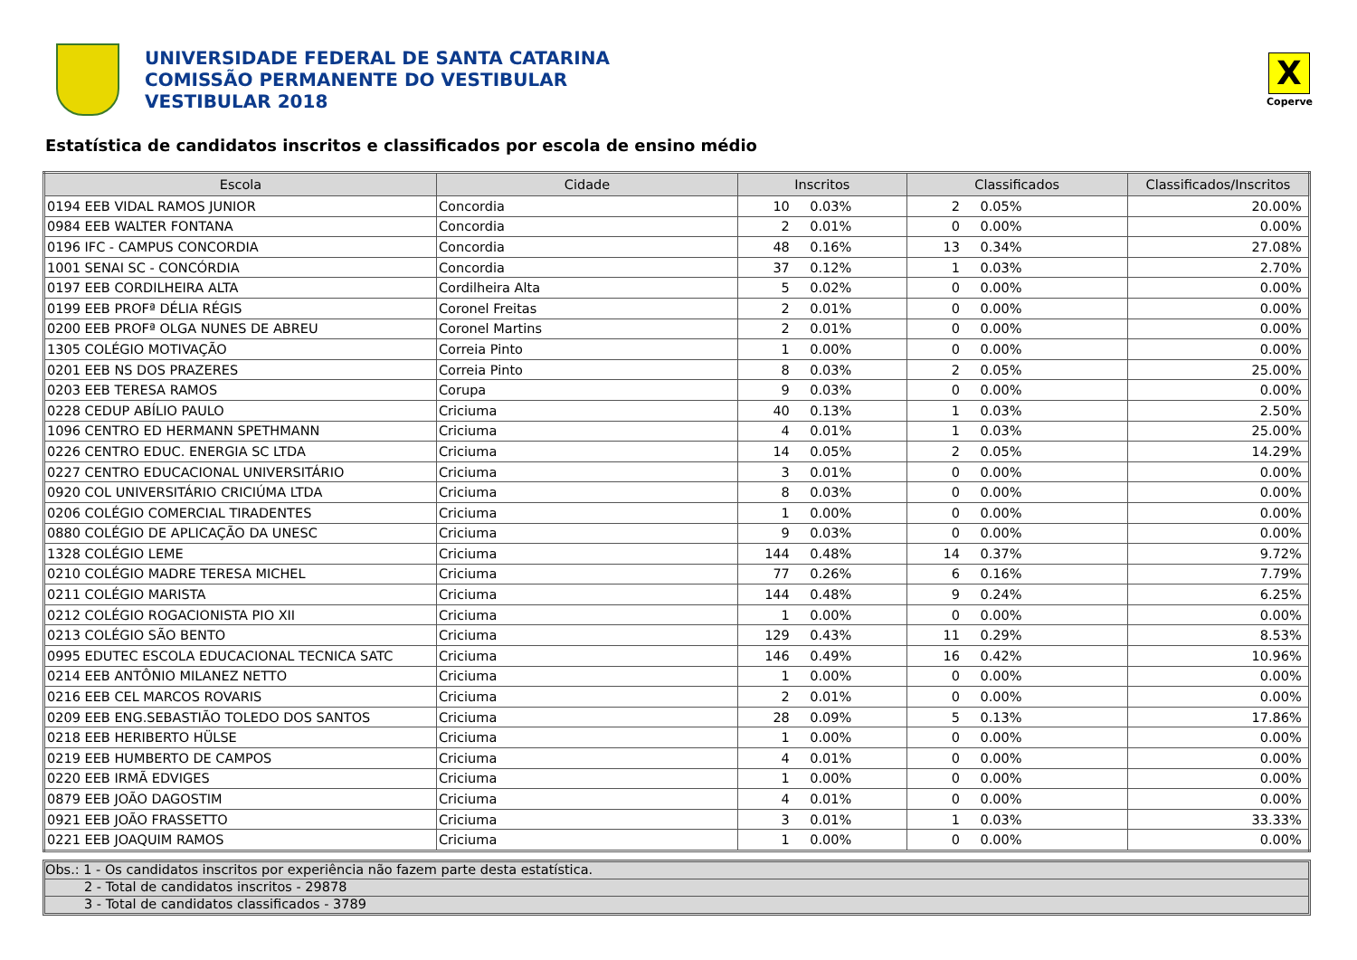UNIVERSIDADE FEDERAL DE SANTA CATARINA
COMISSÃO PERMANENTE DO VESTIBULAR
VESTIBULAR 2018
X
Coperve
Estatística de candidatos inscritos e classificados por escola de ensino médio
| Escola | Cidade | Inscritos | | Classificados | | Classificados/Inscritos | |
| --- | --- | --- | --- | --- | --- | --- | --- |
| 0194 EEB VIDAL RAMOS JUNIOR | Concordia | 10 | 0.03% | 2 | 0.05% | 20.00% | |
| 0984 EEB WALTER FONTANA | Concordia | 2 | 0.01% | 0 | 0.00% | 0.00% | |
| 0196 IFC - CAMPUS CONCORDIA | Concordia | 48 | 0.16% | 13 | 0.34% | 27.08% | |
| 1001 SENAI SC - CONCÓRDIA | Concordia | 37 | 0.12% | 1 | 0.03% | 2.70% | |
| 0197 EEB CORDILHEIRA ALTA | Cordilheira Alta | 5 | 0.02% | 0 | 0.00% | 0.00% | |
| 0199 EEB PROFª DÉLIA RÉGIS | Coronel Freitas | 2 | 0.01% | 0 | 0.00% | 0.00% | |
| 0200 EEB PROFª OLGA NUNES DE ABREU | Coronel Martins | 2 | 0.01% | 0 | 0.00% | 0.00% | |
| 1305 COLÉGIO MOTIVAÇÃO | Correia Pinto | 1 | 0.00% | 0 | 0.00% | 0.00% | |
| 0201 EEB NS DOS PRAZERES | Correia Pinto | 8 | 0.03% | 2 | 0.05% | 25.00% | |
| 0203 EEB TERESA RAMOS | Corupa | 9 | 0.03% | 0 | 0.00% | 0.00% | |
| 0228 CEDUP ABÍLIO PAULO | Criciuma | 40 | 0.13% | 1 | 0.03% | 2.50% | |
| 1096 CENTRO ED HERMANN SPETHMANN | Criciuma | 4 | 0.01% | 1 | 0.03% | 25.00% | |
| 0226 CENTRO EDUC. ENERGIA SC LTDA | Criciuma | 14 | 0.05% | 2 | 0.05% | 14.29% | |
| 0227 CENTRO EDUCACIONAL UNIVERSITÁRIO | Criciuma | 3 | 0.01% | 0 | 0.00% | 0.00% | |
| 0920 COL UNIVERSITÁRIO CRICIÚMA LTDA | Criciuma | 8 | 0.03% | 0 | 0.00% | 0.00% | |
| 0206 COLÉGIO COMERCIAL TIRADENTES | Criciuma | 1 | 0.00% | 0 | 0.00% | 0.00% | |
| 0880 COLÉGIO DE APLICAÇÃO DA UNESC | Criciuma | 9 | 0.03% | 0 | 0.00% | 0.00% | |
| 1328 COLÉGIO LEME | Criciuma | 144 | 0.48% | 14 | 0.37% | 9.72% | |
| 0210 COLÉGIO MADRE TERESA MICHEL | Criciuma | 77 | 0.26% | 6 | 0.16% | 7.79% | |
| 0211 COLÉGIO MARISTA | Criciuma | 144 | 0.48% | 9 | 0.24% | 6.25% | |
| 0212 COLÉGIO ROGACIONISTA PIO XII | Criciuma | 1 | 0.00% | 0 | 0.00% | 0.00% | |
| 0213 COLÉGIO SÃO BENTO | Criciuma | 129 | 0.43% | 11 | 0.29% | 8.53% | |
| 0995 EDUTEC ESCOLA EDUCACIONAL TECNICA SATC | Criciuma | 146 | 0.49% | 16 | 0.42% | 10.96% | |
| 0214 EEB ANTÔNIO MILANEZ NETTO | Criciuma | 1 | 0.00% | 0 | 0.00% | 0.00% | |
| 0216 EEB CEL MARCOS ROVARIS | Criciuma | 2 | 0.01% | 0 | 0.00% | 0.00% | |
| 0209 EEB ENG.SEBASTIÃO TOLEDO DOS SANTOS | Criciuma | 28 | 0.09% | 5 | 0.13% | 17.86% | |
| 0218 EEB HERIBERTO HÜLSE | Criciuma | 1 | 0.00% | 0 | 0.00% | 0.00% | |
| 0219 EEB HUMBERTO DE CAMPOS | Criciuma | 4 | 0.01% | 0 | 0.00% | 0.00% | |
| 0220 EEB IRMÃ EDVIGES | Criciuma | 1 | 0.00% | 0 | 0.00% | 0.00% | |
| 0879 EEB JOÃO DAGOSTIM | Criciuma | 4 | 0.01% | 0 | 0.00% | 0.00% | |
| 0921 EEB JOÃO FRASSETTO | Criciuma | 3 | 0.01% | 1 | 0.03% | 33.33% | |
| 0221 EEB JOAQUIM RAMOS | Criciuma | 1 | 0.00% | 0 | 0.00% | 0.00% | |
Obs.: 1 - Os candidatos inscritos por experiência não fazem parte desta estatística.
2 - Total de candidatos inscritos - 29878
3 - Total de candidatos classificados - 3789